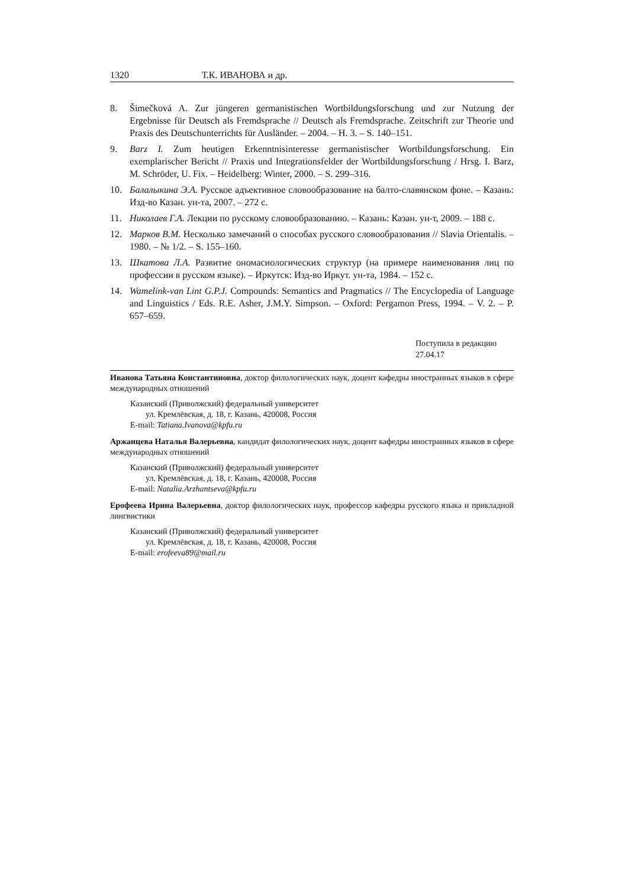1320 Т.К. ИВАНОВА и др.
8. Šimečková A. Zur jüngeren germanistischen Wortbildungsforschung und zur Nutzung der Ergebnisse für Deutsch als Fremdsprache // Deutsch als Fremdsprache. Zeitschrift zur Theorie und Praxis des Deutschunterrichts für Ausländer. – 2004. – H. 3. – S. 140–151.
9. Barz I. Zum heutigen Erkenntnisinteresse germanistischer Wortbildungsforschung. Ein exemplarischer Bericht // Praxis und Integrationsfelder der Wortbildungsforschung / Hrsg. I. Barz, M. Schröder, U. Fix. – Heidelberg: Winter, 2000. – S. 299–316.
10. Балалыкина Э.А. Русское адъективное словообразование на балто-славянском фоне. – Казань: Изд-во Казан. ун-та, 2007. – 272 с.
11. Николаев Г.А. Лекции по русскому словообразованию. – Казань: Казан. ун-т, 2009. – 188 с.
12. Марков В.М. Несколько замечаний о способах русского словообразования // Slavia Orientalis. – 1980. – № 1/2. – S. 155–160.
13. Шкатова Л.А. Развитие ономасиологических структур (на примере наименования лиц по профессии в русском языке). – Иркутск: Изд-во Иркут. ун-та, 1984. – 152 с.
14. Wamelink-van Lint G.P.J. Compounds: Semantics and Pragmatics // The Encyclopedia of Language and Linguistics / Eds. R.E. Asher, J.M.Y. Simpson. – Oxford: Pergamon Press, 1994. – V. 2. – P. 657–659.
Поступила в редакцию
27.04.17
Иванова Татьяна Константиновна, доктор филологических наук, доцент кафедры иностранных языков в сфере международных отношений
Казанский (Приволжский) федеральный университет
ул. Кремлёвская, д. 18, г. Казань, 420008, Россия
E-mail: Tatiana.Ivanova@kpfu.ru
Аржанцева Наталья Валерьевна, кандидат филологических наук, доцент кафедры иностранных языков в сфере международных отношений
Казанский (Приволжский) федеральный университет
ул. Кремлёвская, д. 18, г. Казань, 420008, Россия
E-mail: Natalia.Arzhantseva@kpfu.ru
Ерофеева Ирина Валерьевна, доктор филологических наук, профессор кафедры русского языка и прикладной лингвистики
Казанский (Приволжский) федеральный университет
ул. Кремлёвская, д. 18, г. Казань, 420008, Россия
E-mail: erofeeva89@mail.ru